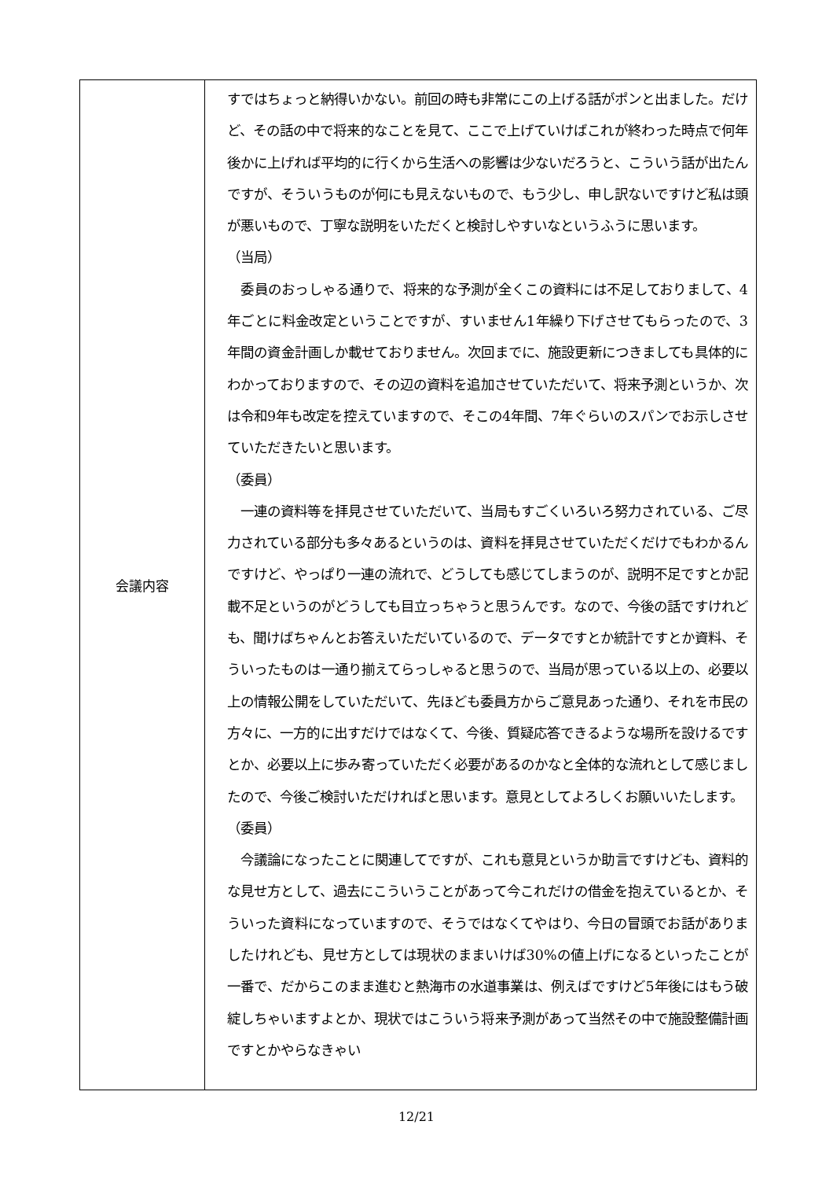| 会議内容 | すではちょっと納得いかない。前回の時も非常にこの上げる話がポンと出ました。だけど、その話の中で将来的なことを見て、ここで上げていけばこれが終わった時点で何年後かに上げれば平均的に行くから生活への影響は少ないだろうと、こういう話が出たんですが、そういうものが何にも見えないもので、もう少し、申し訳ないですけど私は頭が悪いもので、丁寧な説明をいただくと検討しやすいなというふうに思います。 （当局） 委員のおっしゃる通りで、将来的な予測が全くこの資料には不足しておりまして、4年ごとに料金改定ということですが、すいません1年繰り下げさせてもらったので、3年間の資金計画しか載せておりません。次回までに、施設更新につきましても具体的にわかっておりますので、その辺の資料を追加させていただいて、将来予測というか、次は令和9年も改定を控えていますので、そこの4年間、7年ぐらいのスパンでお示しさせていただきたいと思います。 （委員） 一連の資料等を拝見させていただいて、当局もすごくいろいろ努力されている、ご尽力されている部分も多々あるというのは、資料を拝見させていただくだけでもわかるんですけど、やっぱり一連の流れで、どうしても感じてしまうのが、説明不足ですとか記載不足というのがどうしても目立っちゃうと思うんです。なので、今後の話ですけれども、聞けばちゃんとお答えいただいているので、データですとか統計ですとか資料、そういったものは一通り揃えてらっしゃると思うので、当局が思っている以上の、必要以上の情報公開をしていただいて、先ほども委員方からご意見あった通り、それを市民の方々に、一方的に出すだけではなくて、今後、質疑応答できるような場所を設けるですとか、必要以上に歩み寄っていただく必要があるのかなと全体的な流れとして感じましたので、今後ご検討いただければと思います。意見としてよろしくお願いいたします。 （委員） 今議論になったことに関連してですが、これも意見というか助言ですけども、資料的な見せ方として、過去にこういうことがあって今これだけの借金を抱えているとか、そういった資料になっていますので、そうではなくてやはり、今日の冒頭でお話がありましたけれども、見せ方としては現状のままいけば30%の値上げになるといったことが一番で、だからこのまま進むと熱海市の水道事業は、例えばですけど5年後にはもう破綻しちゃいますよとか、現状ではこういう将来予測があって当然その中で施設整備計画ですとかやらなきゃい |
12/21